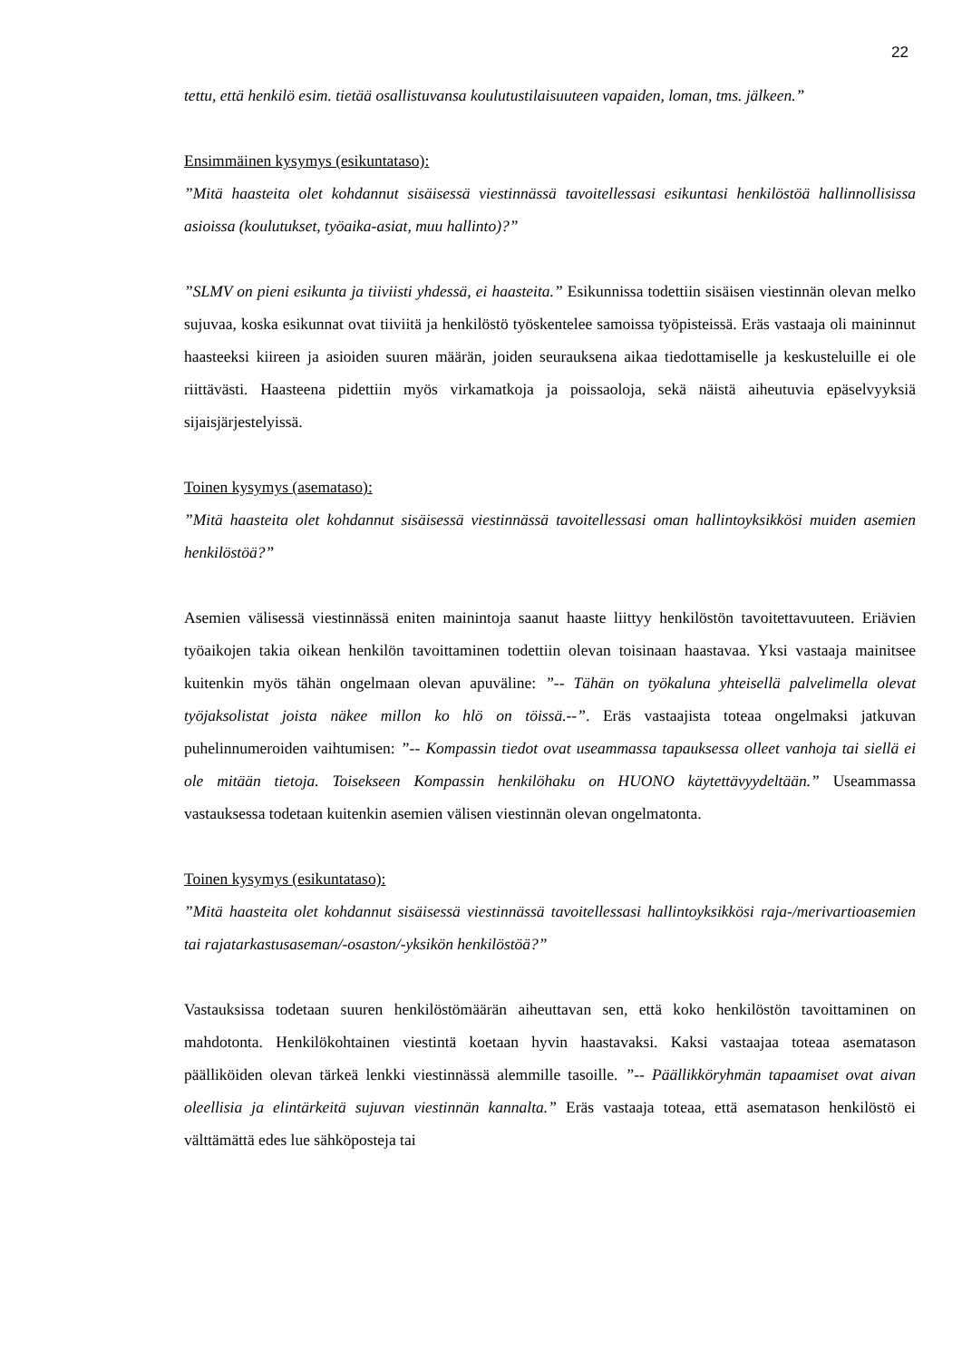22
tettu, että henkilö esim. tietää osallistuvansa koulutustilaisuuteen vapaiden, loman, tms. jälkeen.”
Ensimmäinen kysymys (esikuntataso):
”Mitä haasteita olet kohdannut sisäisessä viestinnässä tavoitellessasi esikuntasi henkilöstöä hallinnollisissa asioissa (koulutukset, työaika-asiat, muu hallinto)?”
”SLMV on pieni esikunta ja tiiviisti yhdessä, ei haasteita.” Esikunnissa todettiin sisäisen viestinnän olevan melko sujuvaa, koska esikunnat ovat tiiviitä ja henkilöstö työskentelee samoissa työpisteissä. Eräs vastaaja oli maininnut haasteeksi kiireen ja asioiden suuren määrän, joiden seurauksena aikaa tiedottamiselle ja keskusteluille ei ole riittävästi. Haasteena pidettiin myös virkamatkoja ja poissaoloja, sekä näistä aiheutuvia epäselvyyksiä sijaisjärjestelyissä.
Toinen kysymys (asemataso):
”Mitä haasteita olet kohdannut sisäisessä viestinnässä tavoitellessasi oman hallintoyksikkösi muiden asemien henkilöstöä?”
Asemien välisessä viestinnässä eniten mainintoja saanut haaste liittyy henkilöstön tavoitettavuuteen. Eriävien työaikojen takia oikean henkilön tavoittaminen todettiin olevan toisinaan haastavaa. Yksi vastaaja mainitsee kuitenkin myös tähän ongelmaan olevan apuväline: ”-- Tähän on työkaluna yhteisellä palvelimella olevat työjaksolistat joista näkee millon ko hlö on töissä.--”. Eräs vastaajista toteaa ongelmaksi jatkuvan puhelinnumeroiden vaihtumisen: ”-- Kompassin tiedot ovat useammassa tapauksessa olleet vanhoja tai siellä ei ole mitään tietoja. Toisekseen Kompassin henkilöhaku on HUONO käytettävyydeltään.” Useammassa vastauksessa todetaan kuitenkin asemien välisen viestinnän olevan ongelmatonta.
Toinen kysymys (esikuntataso):
”Mitä haasteita olet kohdannut sisäisessä viestinnässä tavoitellessasi hallintoyksikkösi raja-/merivartioasemien tai rajatarkastusaseman/-osaston/-yksikön henkilöstöä?”
Vastauksissa todetaan suuren henkilöstömäärän aiheuttavan sen, että koko henkilöstön tavoittaminen on mahdotonta. Henkilökohtainen viestintä koetaan hyvin haastavaksi. Kaksi vastaajaa toteaa asematason päälliköiden olevan tärkeä lenkki viestinnässä alemmille tasoille. ”-- Päällikköryhmän tapaamiset ovat aivan oleellisia ja elintärkeitä sujuvan viestinnän kannalta.” Eräs vastaaja toteaa, että asematason henkilöstö ei välttämättä edes lue sähköposteja tai